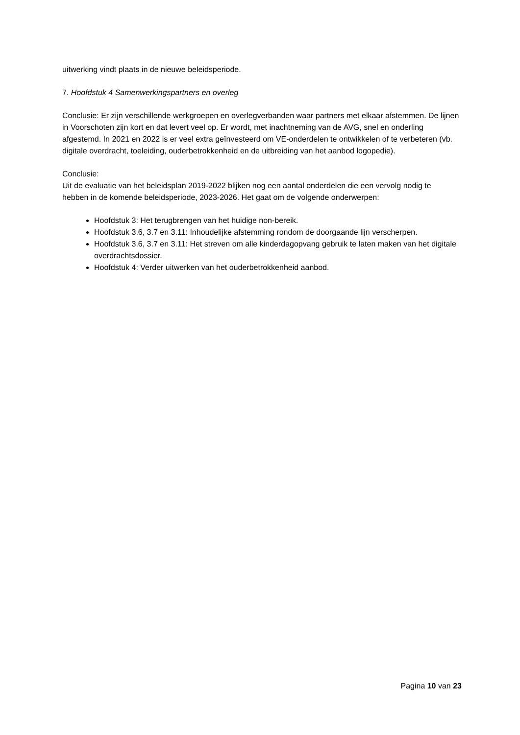uitwerking vindt plaats in de nieuwe beleidsperiode.
7. Hoofdstuk 4 Samenwerkingspartners en overleg
Conclusie: Er zijn verschillende werkgroepen en overlegverbanden waar partners met elkaar afstemmen. De lijnen in Voorschoten zijn kort en dat levert veel op. Er wordt, met inachtneming van de AVG, snel en onderling afgestemd. In 2021 en 2022 is er veel extra geïnvesteerd om VE-onderdelen te ontwikkelen of te verbeteren (vb. digitale overdracht, toeleiding, ouderbetrokkenheid en de uitbreiding van het aanbod logopedie).
Conclusie:
Uit de evaluatie van het beleidsplan 2019-2022 blijken nog een aantal onderdelen die een vervolg nodig te hebben in de komende beleidsperiode, 2023-2026. Het gaat om de volgende onderwerpen:
Hoofdstuk 3: Het terugbrengen van het huidige non-bereik.
Hoofdstuk 3.6, 3.7 en 3.11: Inhoudelijke afstemming rondom de doorgaande lijn verscherpen.
Hoofdstuk 3.6, 3.7 en 3.11: Het streven om alle kinderdagopvang gebruik te laten maken van het digitale overdrachtsdossier.
Hoofdstuk 4: Verder uitwerken van het ouderbetrokkenheid aanbod.
Pagina 10 van 23